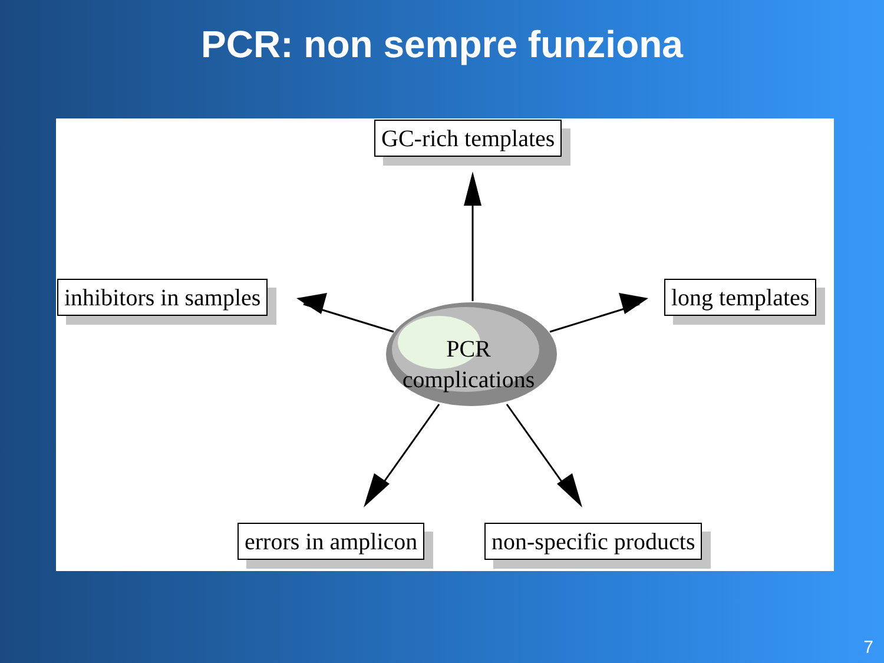PCR: non sempre funziona
GC-rich templates
inhibitors in samples long templates
errors in amplicon non-specific products
PCR
complications
7